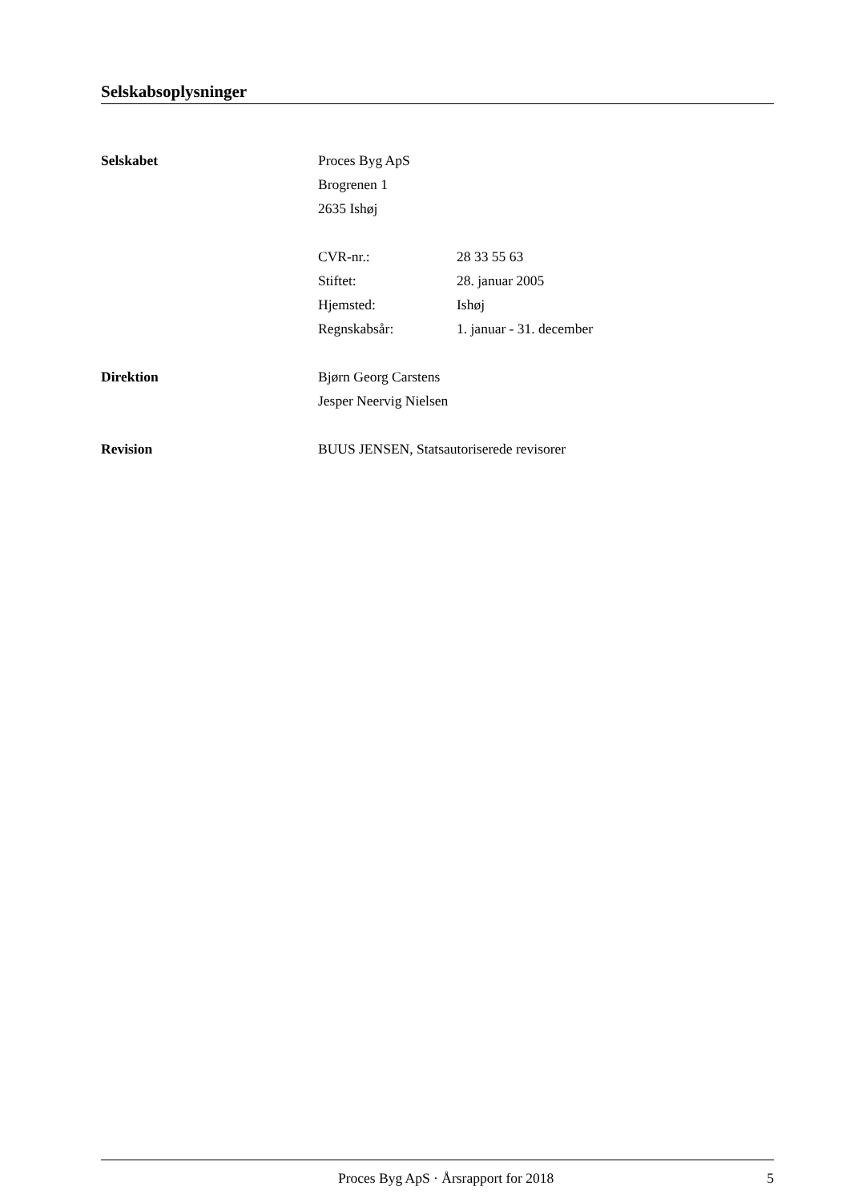Selskabsoplysninger
Selskabet
Proces Byg ApS
Brogrenen 1
2635 Ishøj
CVR-nr.: 28 33 55 63
Stiftet: 28. januar 2005
Hjemsted: Ishøj
Regnskabsår: 1. januar - 31. december
Direktion
Bjørn Georg Carstens
Jesper Neervig Nielsen
Revision
BUUS JENSEN, Statsautoriserede revisorer
Proces Byg ApS · Årsrapport for 2018 5